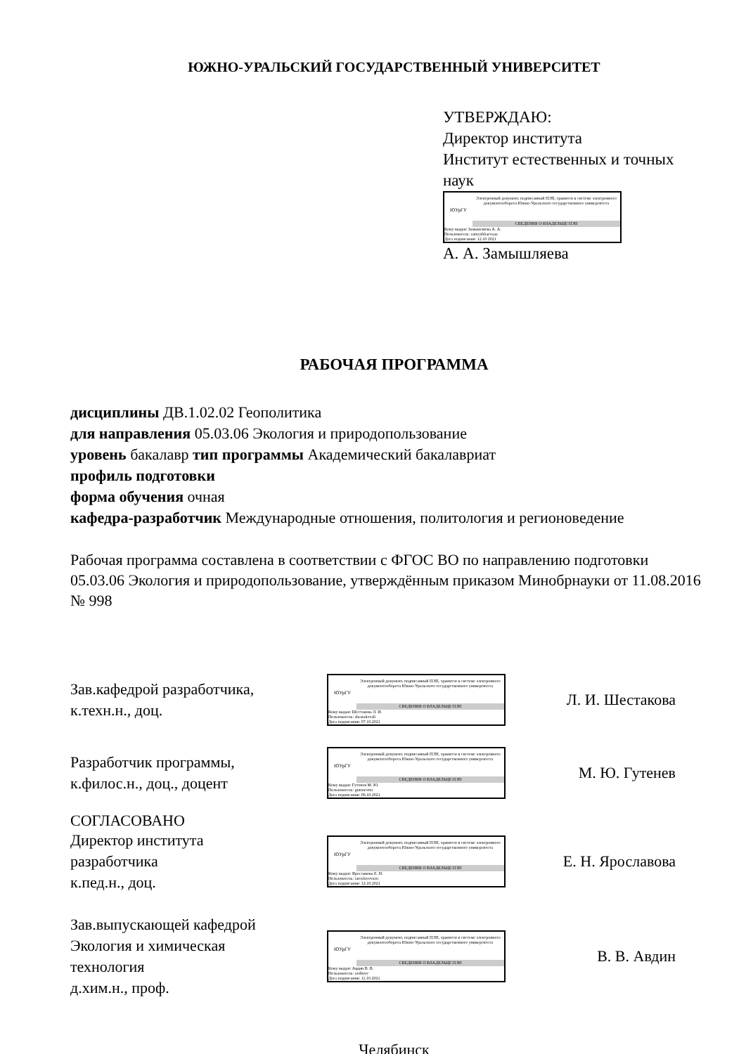ЮЖНО-УРАЛЬСКИЙ ГОСУДАРСТВЕННЫЙ УНИВЕРСИТЕТ
УТВЕРЖДАЮ:
Директор института
Институт естественных и точных наук
ЮУрГУ
Электронный документ, подписанный ПЭП, хранится в системе электронного документооборота Южно-Уральского государственного университета
СВЕДЕНИЯ О ВЛАДЕЛЬЦЕ ПЭП
Кому выдан: Замышляева А. А.
Пользователь: zamyshliaevaaa
Дата подписания: 12.10.2021
А. А. Замышляева
РАБОЧАЯ ПРОГРАММА
дисциплины ДВ.1.02.02 Геополитика
для направления 05.03.06 Экология и природопользование
уровень бакалавр тип программы Академический бакалавриат
профиль подготовки
форма обучения очная
кафедра-разработчик Международные отношения, политология и регионоведение
Рабочая программа составлена в соответствии с ФГОС ВО по направлению подготовки 05.03.06 Экология и природопользование, утверждённым приказом Минобрнауки от 11.08.2016 № 998
Зав.кафедрой разработчика,
к.техн.н., доц.
ЮУрГУ
Электронный документ, подписанный ПЭП, хранится в системе электронного документооборота Южно-Уральского государственного университета
СВЕДЕНИЯ О ВЛАДЕЛЬЦЕ ПЭП
Кому выдан: Шестакова Л. И.
Пользователь: shestakovali
Дата подписания: 07.10.2021
Л. И. Шестакова
Разработчик программы,
к.филос.н., доц., доцент
ЮУрГУ
Электронный документ, подписанный ПЭП, хранится в системе электронного документооборота Южно-Уральского государственного университета
СВЕДЕНИЯ О ВЛАДЕЛЬЦЕ ПЭП
Кому выдан: Гутенев М. Ю.
Пользователь: gutenevmi
Дата подписания: 06.10.2021
М. Ю. Гутенев
СОГЛАСОВАНО
Директор института
разработчика
к.пед.н., доц.
ЮУрГУ
Электронный документ, подписанный ПЭП, хранится в системе электронного документооборота Южно-Уральского государственного университета
СВЕДЕНИЯ О ВЛАДЕЛЬЦЕ ПЭП
Кому выдан: Ярославова Е. Н.
Пользователь: iaroslavovaen
Дата подписания: 12.10.2021
Е. Н. Ярославова
Зав.выпускающей кафедрой
Экология и химическая
технология
д.хим.н., проф.
ЮУрГУ
Электронный документ, подписанный ПЭП, хранится в системе электронного документооборота Южно-Уральского государственного университета
СВЕДЕНИЯ О ВЛАДЕЛЬЦЕ ПЭП
Кому выдан: Авдин В. В.
Пользователь: avdinvv
Дата подписания: 11.10.2021
В. В. Авдин
Челябинск